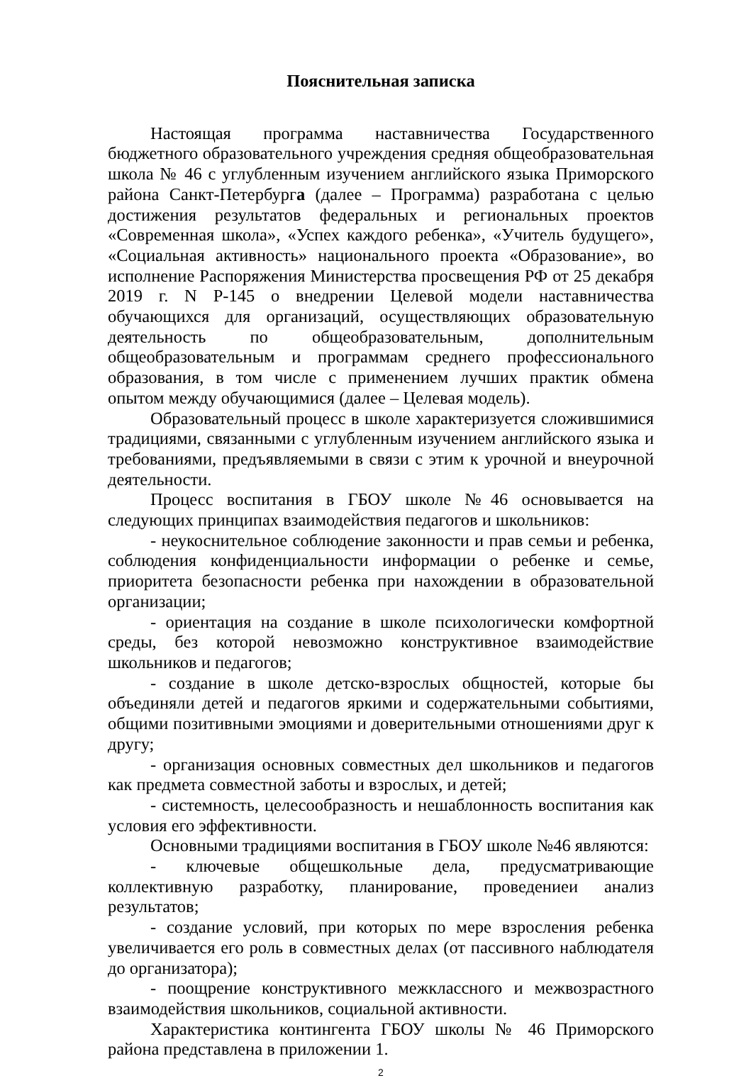Пояснительная записка
Настоящая программа наставничества Государственного бюджетного образовательного учреждения средняя общеобразовательная школа № 46 с углубленным изучением английского языка Приморского района Санкт-Петербурга (далее – Программа) разработана с целью достижения результатов федеральных и региональных проектов «Современная школа», «Успех каждого ребенка», «Учитель будущего», «Социальная активность» национального проекта «Образование», во исполнение Распоряжения Министерства просвещения РФ от 25 декабря 2019 г. N Р-145 о внедрении Целевой модели наставничества обучающихся для организаций, осуществляющих образовательную деятельность по общеобразовательным, дополнительным общеобразовательным и программам среднего профессионального образования, в том числе с применением лучших практик обмена опытом между обучающимися (далее – Целевая модель).
Образовательный процесс в школе характеризуется сложившимися традициями, связанными с углубленным изучением английского языка и требованиями, предъявляемыми в связи с этим к урочной и внеурочной деятельности.
Процесс воспитания в ГБОУ школе №46 основывается на следующих принципах взаимодействия педагогов и школьников:
- неукоснительное соблюдение законности и прав семьи и ребенка, соблюдения конфиденциальности информации о ребенке и семье, приоритета безопасности ребенка при нахождении в образовательной организации;
- ориентация на создание в школе психологически комфортной среды, без которой невозможно конструктивное взаимодействие школьников и педагогов;
- создание в школе детско-взрослых общностей, которые бы объединяли детей и педагогов яркими и содержательными событиями, общими позитивными эмоциями и доверительными отношениями друг к другу;
- организация основных совместных дел школьников и педагогов как предмета совместной заботы и взрослых, и детей;
- системность, целесообразность и нешаблонность воспитания как условия его эффективности.
Основными традициями воспитания в ГБОУ школе №46 являются:
- ключевые общешкольные дела, предусматривающие коллективную разработку, планирование, проведениеи анализ результатов;
- создание условий, при которых по мере взросления ребенка увеличивается его роль в совместных делах (от пассивного наблюдателя до организатора);
- поощрение конструктивного межклассного и межвозрастного взаимодействия школьников, социальной активности.
Характеристика контингента ГБОУ школы № 46 Приморского района представлена в приложении 1.
2